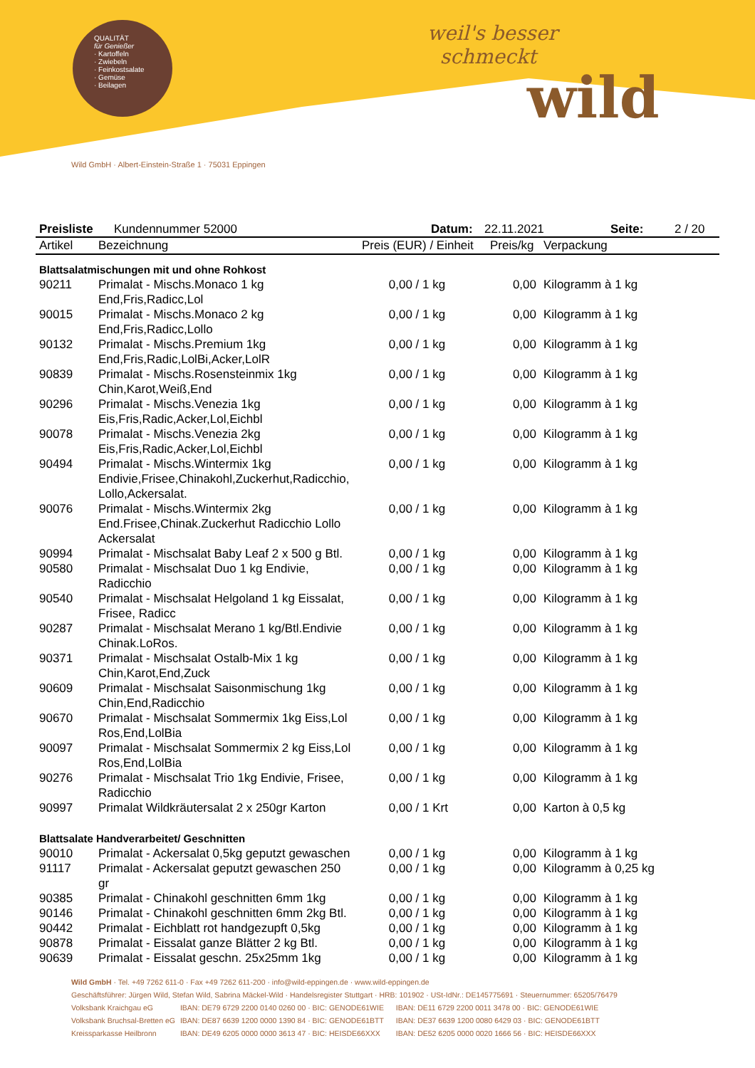QUALITÄT
für Genießer
· Kartoffeln
· Zwiebeln
· Feinkostsalate
· Gemüse
· Beilagen
weil's besser
schmeckt
wild
Wild GmbH · Albert-Einstein-Straße 1 · 75031 Eppingen
Preisliste Kundennummer 52000 Datum: 22.11.2021 Seite: 2 / 20
| Artikel | Bezeichnung | Preis (EUR) / Einheit | Preis/kg | Verpackung |
| --- | --- | --- | --- | --- |
| Blattsalatmischungen mit und ohne Rohkost | | | | |
| 90211 | Primalat - Mischs.Monaco 1 kg End,Fris,Radicc,Lol | 0,00 / 1 kg | 0,00 | Kilogramm à 1 kg |
| 90015 | Primalat - Mischs.Monaco 2 kg End,Fris,Radicc,Lollo | 0,00 / 1 kg | 0,00 | Kilogramm à 1 kg |
| 90132 | Primalat - Mischs.Premium 1kg End,Fris,Radic,LolBi,Acker,LolR | 0,00 / 1 kg | 0,00 | Kilogramm à 1 kg |
| 90839 | Primalat - Mischs.Rosensteinmix 1kg Chin,Karot,Weiß,End | 0,00 / 1 kg | 0,00 | Kilogramm à 1 kg |
| 90296 | Primalat - Mischs.Venezia 1kg Eis,Fris,Radic,Acker,Lol,Eichbl | 0,00 / 1 kg | 0,00 | Kilogramm à 1 kg |
| 90078 | Primalat - Mischs.Venezia 2kg Eis,Fris,Radic,Acker,Lol,Eichbl | 0,00 / 1 kg | 0,00 | Kilogramm à 1 kg |
| 90494 | Primalat - Mischs.Wintermix 1kg Endivie,Frisee,Chinakohl,Zuckerhut,Radicchio, Lollo,Ackersalat. | 0,00 / 1 kg | 0,00 | Kilogramm à 1 kg |
| 90076 | Primalat - Mischs.Wintermix 2kg End.Frisee,Chinak.Zuckerhut Radicchio Lollo Ackersalat | 0,00 / 1 kg | 0,00 | Kilogramm à 1 kg |
| 90994 | Primalat - Mischsalat Baby Leaf 2 x 500 g Btl. | 0,00 / 1 kg | 0,00 | Kilogramm à 1 kg |
| 90580 | Primalat - Mischsalat Duo 1 kg Endivie, Radicchio | 0,00 / 1 kg | 0,00 | Kilogramm à 1 kg |
| 90540 | Primalat - Mischsalat Helgoland 1 kg Eissalat, Frisee, Radicc | 0,00 / 1 kg | 0,00 | Kilogramm à 1 kg |
| 90287 | Primalat - Mischsalat Merano 1 kg/Btl.Endivie Chinak.LoRos. | 0,00 / 1 kg | 0,00 | Kilogramm à 1 kg |
| 90371 | Primalat - Mischsalat Ostalb-Mix 1 kg Chin,Karot,End,Zuck | 0,00 / 1 kg | 0,00 | Kilogramm à 1 kg |
| 90609 | Primalat - Mischsalat Saisonmischung 1kg Chin,End,Radicchio | 0,00 / 1 kg | 0,00 | Kilogramm à 1 kg |
| 90670 | Primalat - Mischsalat Sommermix 1kg Eiss,Lol Ros,End,LolBia | 0,00 / 1 kg | 0,00 | Kilogramm à 1 kg |
| 90097 | Primalat - Mischsalat Sommermix 2 kg Eiss,Lol Ros,End,LolBia | 0,00 / 1 kg | 0,00 | Kilogramm à 1 kg |
| 90276 | Primalat - Mischsalat Trio 1kg Endivie, Frisee, Radicchio | 0,00 / 1 kg | 0,00 | Kilogramm à 1 kg |
| 90997 | Primalat Wildkräutersalat 2 x 250gr Karton | 0,00 / 1 Krt | 0,00 | Karton à 0,5 kg |
| Blattsalate Handverarbeitet/ Geschnitten | | | | |
| 90010 | Primalat - Ackersalat 0,5kg geputzt gewaschen | 0,00 / 1 kg | 0,00 | Kilogramm à 1 kg |
| 91117 | Primalat - Ackersalat geputzt gewaschen 250 gr | 0,00 / 1 kg | 0,00 | Kilogramm à 0,25 kg |
| 90385 | Primalat - Chinakohl geschnitten 6mm 1kg | 0,00 / 1 kg | 0,00 | Kilogramm à 1 kg |
| 90146 | Primalat - Chinakohl geschnitten 6mm 2kg Btl. | 0,00 / 1 kg | 0,00 | Kilogramm à 1 kg |
| 90442 | Primalat - Eichblatt rot handgezupft 0,5kg | 0,00 / 1 kg | 0,00 | Kilogramm à 1 kg |
| 90878 | Primalat - Eissalat ganze Blätter 2 kg Btl. | 0,00 / 1 kg | 0,00 | Kilogramm à 1 kg |
| 90639 | Primalat - Eissalat geschn. 25x25mm 1kg | 0,00 / 1 kg | 0,00 | Kilogramm à 1 kg |
Wild GmbH · Tel. +49 7262 611-0 · Fax +49 7262 611-200 · info@wild-eppingen.de · www.wild-eppingen.de
Geschäftsführer: Jürgen Wild, Stefan Wild, Sabrina Mäckel-Wild · Handelsregister Stuttgart · HRB: 101902 · USt-IdNr.: DE145775691 · Steuernummer: 65205/76479
Volksbank Kraichgau eG IBAN: DE79 6729 2200 0140 0260 00 · BIC: GENODE61WIE IBAN: DE11 6729 2200 0011 3478 00 · BIC: GENODE61WIE
Volksbank Bruchsal-Bretten eG IBAN: DE87 6639 1200 0000 1390 84 · BIC: GENODE61BTT IBAN: DE37 6639 1200 0080 6429 03 · BIC: GENODE61BTT
Kreissparkasse Heilbronn IBAN: DE49 6205 0000 0000 3613 47 · BIC: HEISDE66XXX IBAN: DE52 6205 0000 0020 1666 56 · BIC: HEISDE66XXX